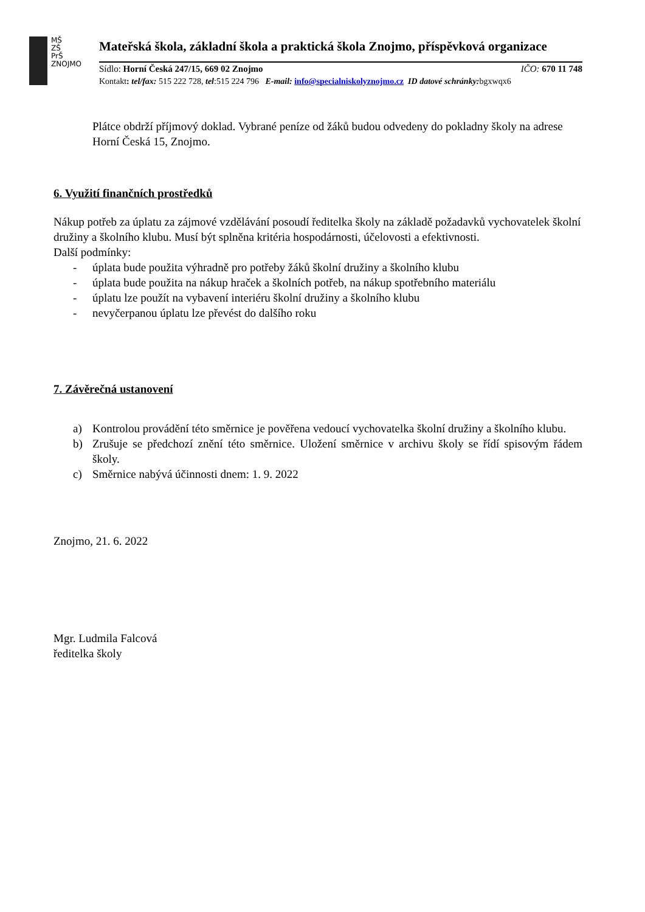MŠ
ZŠ
PrŠ
ZNOJMO
Mateřská škola, základní škola a praktická škola Znojmo, příspěvková organizace
Sídlo: Horní Česká 247/15, 669 02 Znojmo
IČO: 670 11 748
Kontakt: tel/fax: 515 222 728, tel:515 224 796 E-mail: info@specialniskolyznojmo.cz ID datové schránky: bgxwqx6
Plátce obdrží příjmový doklad. Vybrané peníze od žáků budou odvedeny do pokladny školy na adrese Horní Česká 15, Znojmo.
6. Využití finančních prostředků
Nákup potřeb za úplatu za zájmové vzdělávání posoudí ředitelka školy na základě požadavků vychovatelek školní družiny a školního klubu. Musí být splněna kritéria hospodárnosti, účelovosti a efektivnosti.
Další podmínky:
- úplata bude použita výhradně pro potřeby žáků školní družiny a školního klubu
- úplata bude použita na nákup hraček a školních potřeb, na nákup spotřebního materiálu
- úplatu lze použít na vybavení interiéru školní družiny a školního klubu
- nevyčerpanou úplatu lze převést do dalšího roku
7. Závěrečná ustanovení
a) Kontrolou provádění této směrnice je pověřena vedoucí vychovatelka školní družiny a školního klubu.
b) Zrušuje se předchozí znění této směrnice. Uložení směrnice v archivu školy se řídí spisovým řádem školy.
c) Směrnice nabývá účinnosti dnem: 1. 9. 2022
Znojmo, 21. 6. 2022
Mgr. Ludmila Falcová
ředitelka školy